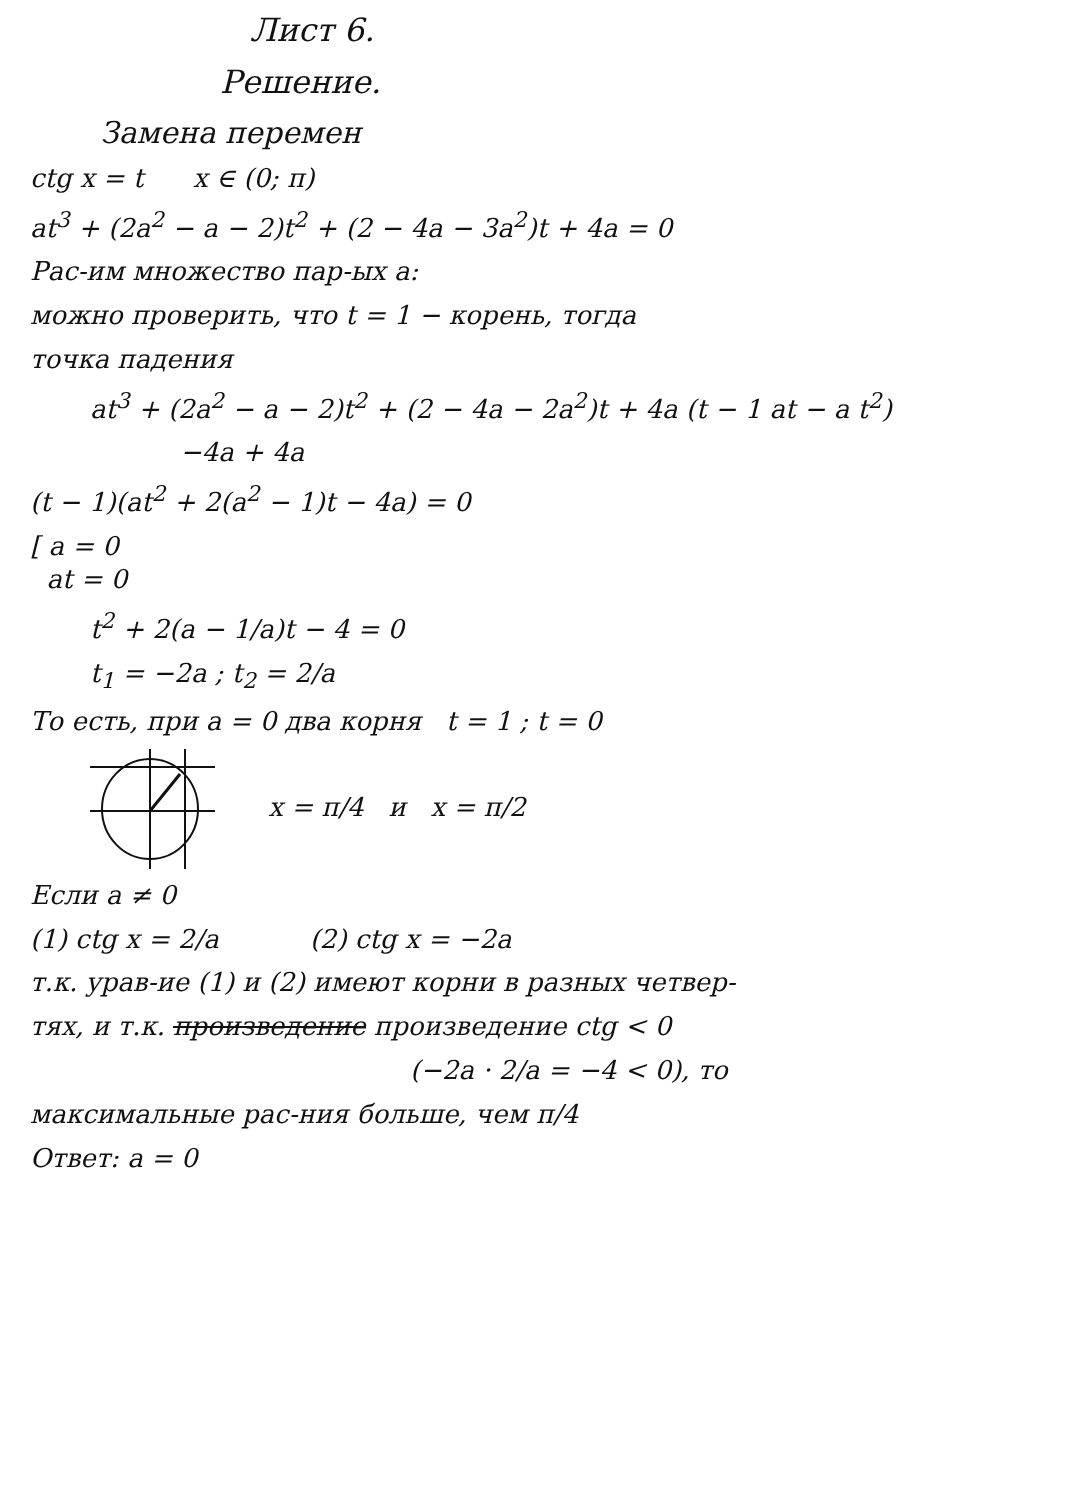Лист 6.
Решение.
Замена перемен
ctg x = t x ∈ (0; π)
at<sup>3</sup> + (2a<sup>2</sup> − a − 2)t<sup>2</sup> + (2 − 4a − 3a<sup>2</sup>)t + 4a = 0
Рас-им множество пар-ых a:
можно проверить, что t = 1 − корень, тогда
точка падения
at<sup>3</sup> + (2a<sup>2</sup> − a − 2)t<sup>2</sup> + (2 − 4a − 2a<sup>2</sup>)t + 4a (t − 1 at − a t<sup>2</sup>)
−4a + 4a
(t − 1)(at<sup>2</sup> + 2(a<sup>2</sup> − 1)t − 4a) = 0
[ a = 0
at = 0
t<sup>2</sup> + 2(a − 1/a)t − 4 = 0
t<sub>1</sub> = −2a ; t<sub>2</sub> = 2/a
То есть, при a = 0 два корня t = 1 ; t = 0
x = π/4 и x = π/2
Если a ≠ 0
(1) ctg x = 2/a (2) ctg x = −2a
т.к. урав-ие (1) и (2) имеют корни в разных четвер-
тях, и т.к. произведение произведение ctg < 0
(−2a · 2/a = −4 < 0), то
максимальные рас-ния больше, чем π/4
Ответ: a = 0